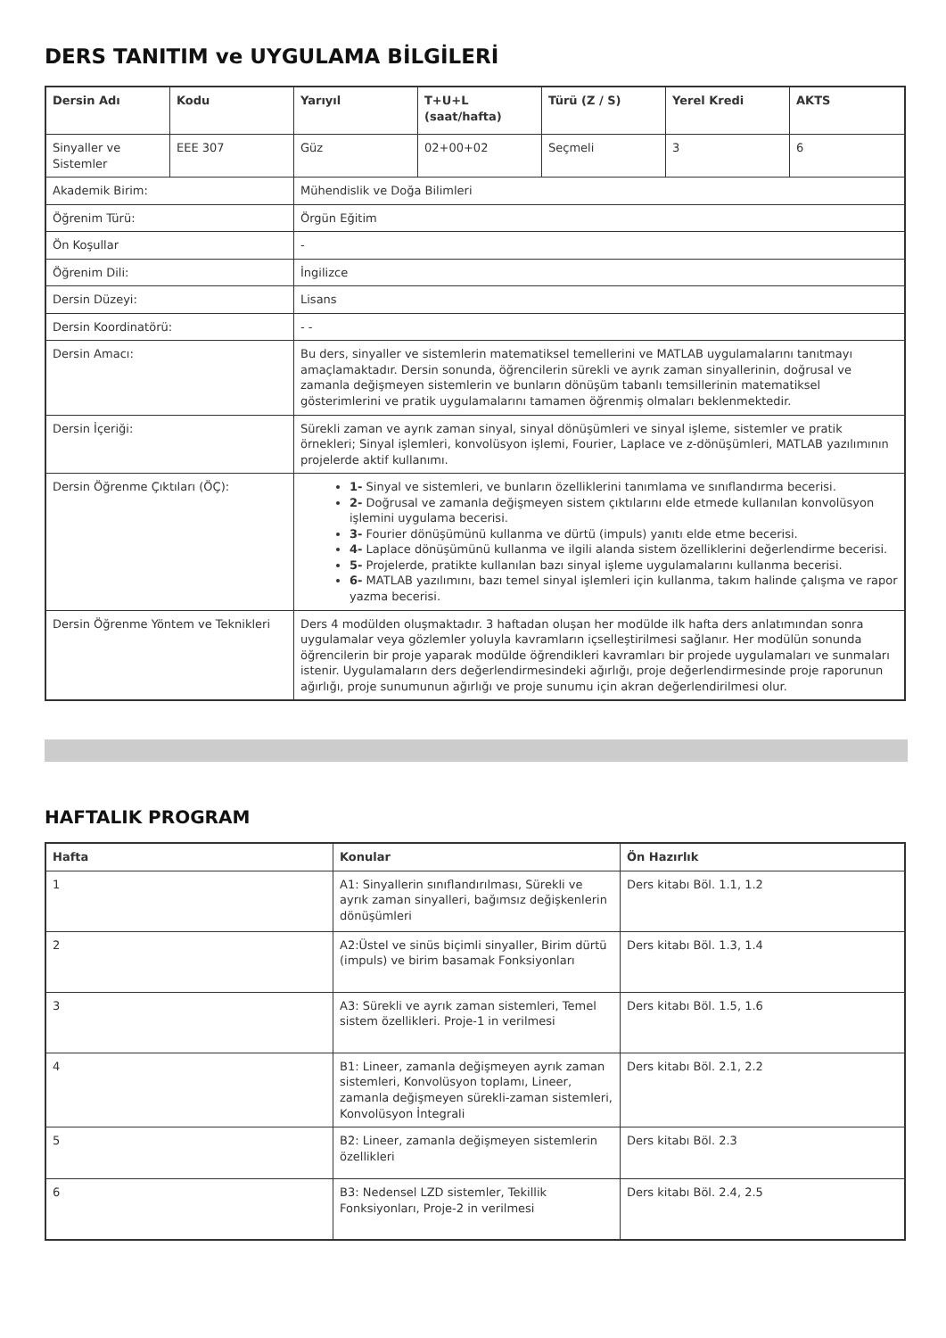DERS TANITIM ve UYGULAMA BİLGİLERİ
| Dersin Adı | Kodu | Yarıyıl | T+U+L (saat/hafta) | Türü (Z / S) | Yerel Kredi | AKTS |
| --- | --- | --- | --- | --- | --- | --- |
| Sinyaller ve Sistemler | EEE 307 | Güz | 02+00+02 | Seçmeli | 3 | 6 |
| Akademik Birim: | | Mühendislik ve Doğa Bilimleri | | | | |
| Öğrenim Türü: | | Örgün Eğitim | | | | |
| Ön Koşullar | | - | | | | |
| Öğrenim Dili: | | İngilizce | | | | |
| Dersin Düzeyi: | | Lisans | | | | |
| Dersin Koordinatörü: | | - - | | | | |
| Dersin Amacı: | | Bu ders, sinyaller ve sistemlerin matematiksel temellerini ve MATLAB uygulamalarını tanıtmayı amaçlamaktadır. Dersin sonunda, öğrencilerin sürekli ve ayrık zaman sinyallerinin, doğrusal ve zamanla değişmeyen sistemlerin ve bunların dönüşüm tabanlı temsillerinin matematiksel gösterimlerini ve pratik uygulamalarını tamamen öğrenmiş olmaları beklenmektedir. | | | | |
| Dersin İçeriği: | | Sürekli zaman ve ayrık zaman sinyal, sinyal dönüşümleri ve sinyal işleme, sistemler ve pratik örnekleri; Sinyal işlemleri, konvolüsyon işlemi, Fourier, Laplace ve z-dönüşümleri, MATLAB yazılımının projelerde aktif kullanımı. | | | | |
| Dersin Öğrenme Çıktıları (ÖÇ): | | 1- Sinyal ve sistemleri, ve bunların özelliklerini tanımlama ve sınıflandırma becerisi. 2- Doğrusal ve zamanla değişmeyen sistem çıktılarını elde etmede kullanılan konvolüsyon işlemini uygulama becerisi. 3- Fourier dönüşümünü kullanma ve dürtü (impuls) yanıtı elde etme becerisi. 4- Laplace dönüşümünü kullanma ve ilgili alanda sistem özelliklerini değerlendirme becerisi. 5- Projelerde, pratikte kullanılan bazı sinyal işleme uygulamalarını kullanma becerisi. 6- MATLAB yazılımını, bazı temel sinyal işlemleri için kullanma, takım halinde çalışma ve rapor yazma becerisi. | | | | |
| Dersin Öğrenme Yöntem ve Teknikleri | | Ders 4 modülden oluşmaktadır. 3 haftadan oluşan her modülde ilk hafta ders anlatımından sonra uygulamalar veya gözlemler yoluyla kavramların içselleştirilmesi sağlanır. Her modülün sonunda öğrencilerin bir proje yaparak modülde öğrendikleri kavramları bir projede uygulamaları ve sunmaları istenir. Uygulamaların ders değerlendirmesindeki ağırlığı, proje değerlendirmesinde proje raporunun ağırlığı, proje sunumunun ağırlığı ve proje sunumu için akran değerlendirilmesi olur. | | | | |
HAFTALIK PROGRAM
| Hafta | Konular | Ön Hazırlık |
| --- | --- | --- |
| 1 | A1: Sinyallerin sınıflandırılması, Sürekli ve ayrık zaman sinyalleri, bağımsız değişkenlerin dönüşümleri | Ders kitabı Böl. 1.1, 1.2 |
| 2 | A2:Üstel ve sinüs biçimli sinyaller, Birim dürtü (impuls) ve birim basamak Fonksiyonları | Ders kitabı Böl. 1.3, 1.4 |
| 3 | A3: Sürekli ve ayrık zaman sistemleri, Temel sistem özellikleri. Proje-1 in verilmesi | Ders kitabı Böl. 1.5, 1.6 |
| 4 | B1: Lineer, zamanla değişmeyen ayrık zaman sistemleri, Konvolüsyon toplamı, Lineer, zamanla değişmeyen sürekli-zaman sistemleri, Konvolüsyon İntegrali | Ders kitabı Böl. 2.1, 2.2 |
| 5 | B2: Lineer, zamanla değişmeyen sistemlerin özellikleri | Ders kitabı Böl. 2.3 |
| 6 | B3: Nedensel LZD sistemler, Tekillik Fonksiyonları, Proje-2 in verilmesi | Ders kitabı Böl. 2.4, 2.5 |